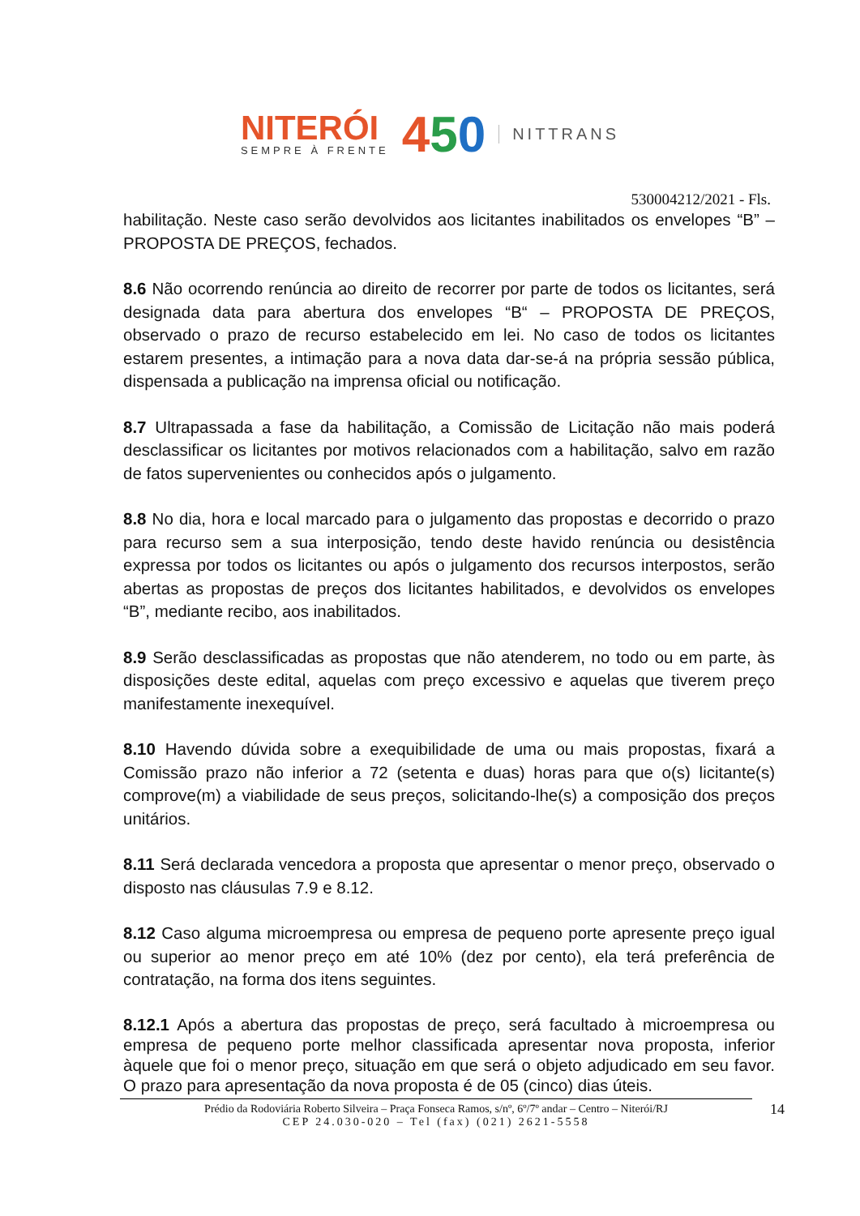NITERÓI
SEMPRE À FRENTE
450
NITTRANS
530004212/2021 - Fls.
habilitação. Neste caso serão devolvidos aos licitantes inabilitados os envelopes “B” – PROPOSTA DE PREÇOS, fechados.
8.6 Não ocorrendo renúncia ao direito de recorrer por parte de todos os licitantes, será designada data para abertura dos envelopes “B“ – PROPOSTA DE PREÇOS, observado o prazo de recurso estabelecido em lei. No caso de todos os licitantes estarem presentes, a intimação para a nova data dar-se-á na própria sessão pública, dispensada a publicação na imprensa oficial ou notificação.
8.7 Ultrapassada a fase da habilitação, a Comissão de Licitação não mais poderá desclassificar os licitantes por motivos relacionados com a habilitação, salvo em razão de fatos supervenientes ou conhecidos após o julgamento.
8.8 No dia, hora e local marcado para o julgamento das propostas e decorrido o prazo para recurso sem a sua interposição, tendo deste havido renúncia ou desistência expressa por todos os licitantes ou após o julgamento dos recursos interpostos, serão abertas as propostas de preços dos licitantes habilitados, e devolvidos os envelopes “B”, mediante recibo, aos inabilitados.
8.9 Serão desclassificadas as propostas que não atenderem, no todo ou em parte, às disposições deste edital, aquelas com preço excessivo e aquelas que tiverem preço manifestamente inexequível.
8.10 Havendo dúvida sobre a exequibilidade de uma ou mais propostas, fixará a Comissão prazo não inferior a 72 (setenta e duas) horas para que o(s) licitante(s) comprove(m) a viabilidade de seus preços, solicitando-lhe(s) a composição dos preços unitários.
8.11 Será declarada vencedora a proposta que apresentar o menor preço, observado o disposto nas cláusulas 7.9 e 8.12.
8.12 Caso alguma microempresa ou empresa de pequeno porte apresente preço igual ou superior ao menor preço em até 10% (dez por cento), ela terá preferência de contratação, na forma dos itens seguintes.
8.12.1 Após a abertura das propostas de preço, será facultado à microempresa ou empresa de pequeno porte melhor classificada apresentar nova proposta, inferior àquele que foi o menor preço, situação em que será o objeto adjudicado em seu favor. O prazo para apresentação da nova proposta é de 05 (cinco) dias úteis.
Prédio da Rodoviária Roberto Silveira – Praça Fonseca Ramos, s/nº, 6º/7º andar – Centro – Niterói/RJ
CEP 24.030-020 – Tel (fax) (021) 2621-5558
14